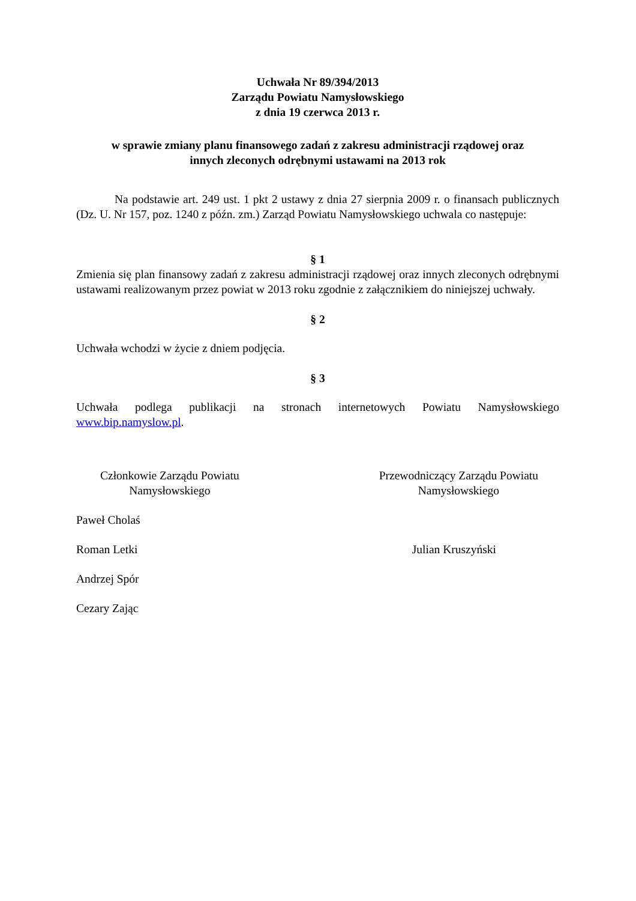Uchwała Nr 89/394/2013
Zarządu Powiatu Namysłowskiego
z dnia 19 czerwca 2013 r.
w sprawie zmiany planu finansowego zadań z zakresu administracji rządowej oraz
innych zleconych odrębnymi ustawami na 2013 rok
Na podstawie art. 249 ust. 1 pkt 2 ustawy z dnia 27 sierpnia 2009 r. o finansach publicznych (Dz. U. Nr 157, poz. 1240 z późn. zm.) Zarząd Powiatu Namysłowskiego uchwala co następuje:
§ 1
Zmienia się plan finansowy zadań z zakresu administracji rządowej oraz innych zleconych odrębnymi ustawami realizowanym przez powiat w 2013 roku zgodnie z załącznikiem do niniejszej uchwały.
§ 2
Uchwała wchodzi w życie z dniem podjęcia.
§ 3
Uchwała podlega publikacji na stronach internetowych Powiatu Namysłowskiego
www.bip.namyslow.pl.
Członkowie Zarządu Powiatu
Namysłowskiego
Przewodniczący Zarządu Powiatu
Namysłowskiego
Paweł Cholaś
Roman Letki Julian Kruszyński
Andrzej Spór
Cezary Zając